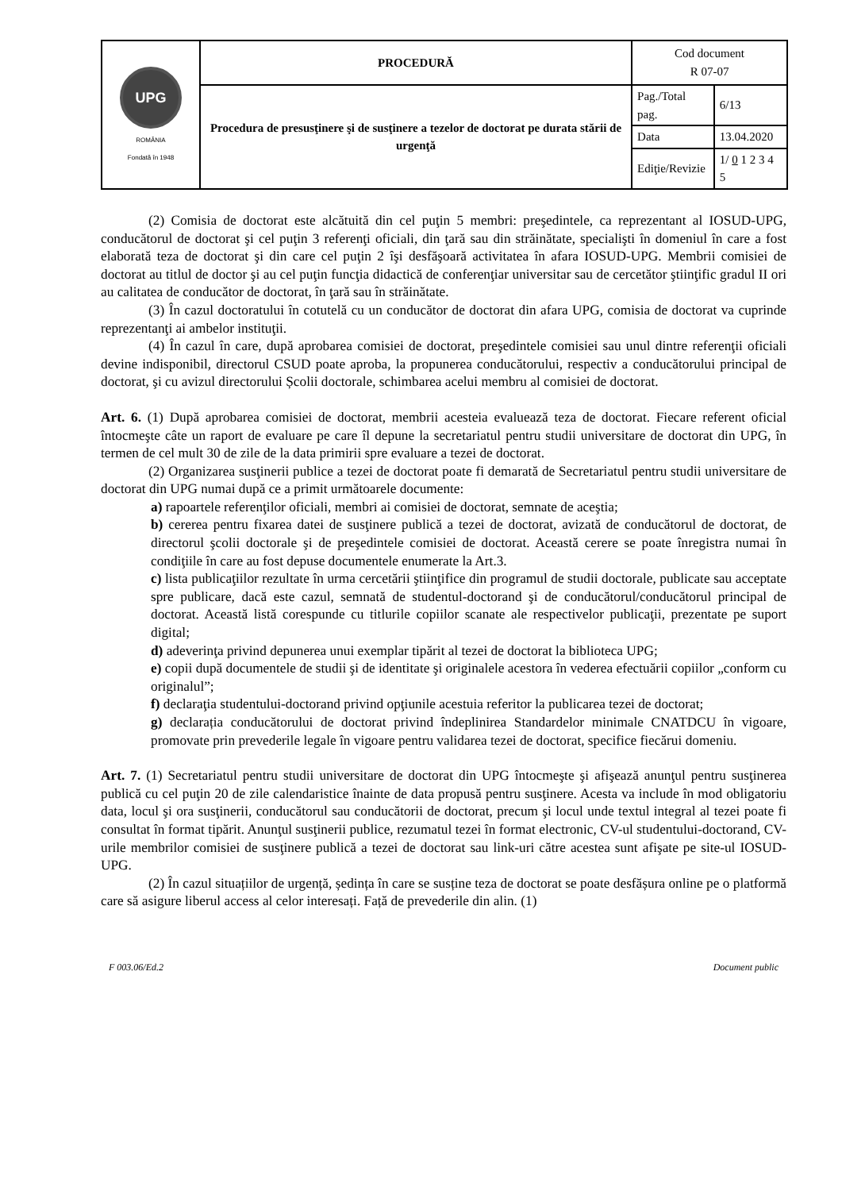| UPG ROMÂNIA Fondată în 1948 | PROCEDURĂ | Cod document R 07-07 | |
| | Procedura de presusţinere şi de susţinere a tezelor de doctorat pe durata stării de urgenţă | Pag./Total pag. | 6/13 |
| | | Data | 13.04.2020 |
| | | Ediţie/Revizie | 1/ 0 1 2 3 4 5 |
(2) Comisia de doctorat este alcătuită din cel puţin 5 membri: preşedintele, ca reprezentant al IOSUD-UPG, conducătorul de doctorat şi cel puţin 3 referenţi oficiali, din ţară sau din străinătate, specialişti în domeniul în care a fost elaborată teza de doctorat şi din care cel puţin 2 îşi desfăşoară activitatea în afara IOSUD-UPG. Membrii comisiei de doctorat au titlul de doctor şi au cel puţin funcţia didactică de conferenţiar universitar sau de cercetător ştiinţific gradul II ori au calitatea de conducător de doctorat, în ţară sau în străinătate.
(3) În cazul doctoratului în cotutelă cu un conducător de doctorat din afara UPG, comisia de doctorat va cuprinde reprezentanţi ai ambelor instituţii.
(4) În cazul în care, după aprobarea comisiei de doctorat, preşedintele comisiei sau unul dintre referenţii oficiali devine indisponibil, directorul CSUD poate aproba, la propunerea conducătorului, respectiv a conducătorului principal de doctorat, şi cu avizul directorului Școlii doctorale, schimbarea acelui membru al comisiei de doctorat.
Art. 6. (1) După aprobarea comisiei de doctorat, membrii acesteia evaluează teza de doctorat. Fiecare referent oficial întocmeşte câte un raport de evaluare pe care îl depune la secretariatul pentru studii universitare de doctorat din UPG, în termen de cel mult 30 de zile de la data primirii spre evaluare a tezei de doctorat.
(2) Organizarea susţinerii publice a tezei de doctorat poate fi demarată de Secretariatul pentru studii universitare de doctorat din UPG numai după ce a primit următoarele documente:
a) rapoartele referenţilor oficiali, membri ai comisiei de doctorat, semnate de aceştia;
b) cererea pentru fixarea datei de susţinere publică a tezei de doctorat, avizată de conducătorul de doctorat, de directorul şcolii doctorale şi de preşedintele comisiei de doctorat. Această cerere se poate înregistra numai în condiţiile în care au fost depuse documentele enumerate la Art.3.
c) lista publicaţiilor rezultate în urma cercetării ştiinţifice din programul de studii doctorale, publicate sau acceptate spre publicare, dacă este cazul, semnată de studentul-doctorand şi de conducătorul/conducătorul principal de doctorat. Această listă corespunde cu titlurile copiilor scanate ale respectivelor publicaţii, prezentate pe suport digital;
d) adeverinţa privind depunerea unui exemplar tipărit al tezei de doctorat la biblioteca UPG;
e) copii după documentele de studii şi de identitate şi originalele acestora în vederea efectuării copiilor „conform cu originalul”;
f) declaraţia studentului-doctorand privind opţiunile acestuia referitor la publicarea tezei de doctorat;
g) declarația conducătorului de doctorat privind îndeplinirea Standardelor minimale CNATDCU în vigoare, promovate prin prevederile legale în vigoare pentru validarea tezei de doctorat, specifice fiecărui domeniu.
Art. 7. (1) Secretariatul pentru studii universitare de doctorat din UPG întocmeşte şi afişează anunţul pentru susţinerea publică cu cel puţin 20 de zile calendaristice înainte de data propusă pentru susţinere. Acesta va include în mod obligatoriu data, locul şi ora susţinerii, conducătorul sau conducătorii de doctorat, precum şi locul unde textul integral al tezei poate fi consultat în format tipărit. Anunţul susţinerii publice, rezumatul tezei în format electronic, CV-ul studentului-doctorand, CV-urile membrilor comisiei de susţinere publică a tezei de doctorat sau link-uri către acestea sunt afişate pe site-ul IOSUD-UPG.
(2) În cazul situațiilor de urgență, ședința în care se susține teza de doctorat se poate desfășura online pe o platformă care să asigure liberul access al celor interesați. Față de prevederile din alin. (1)
F 003.06/Ed.2 Document public